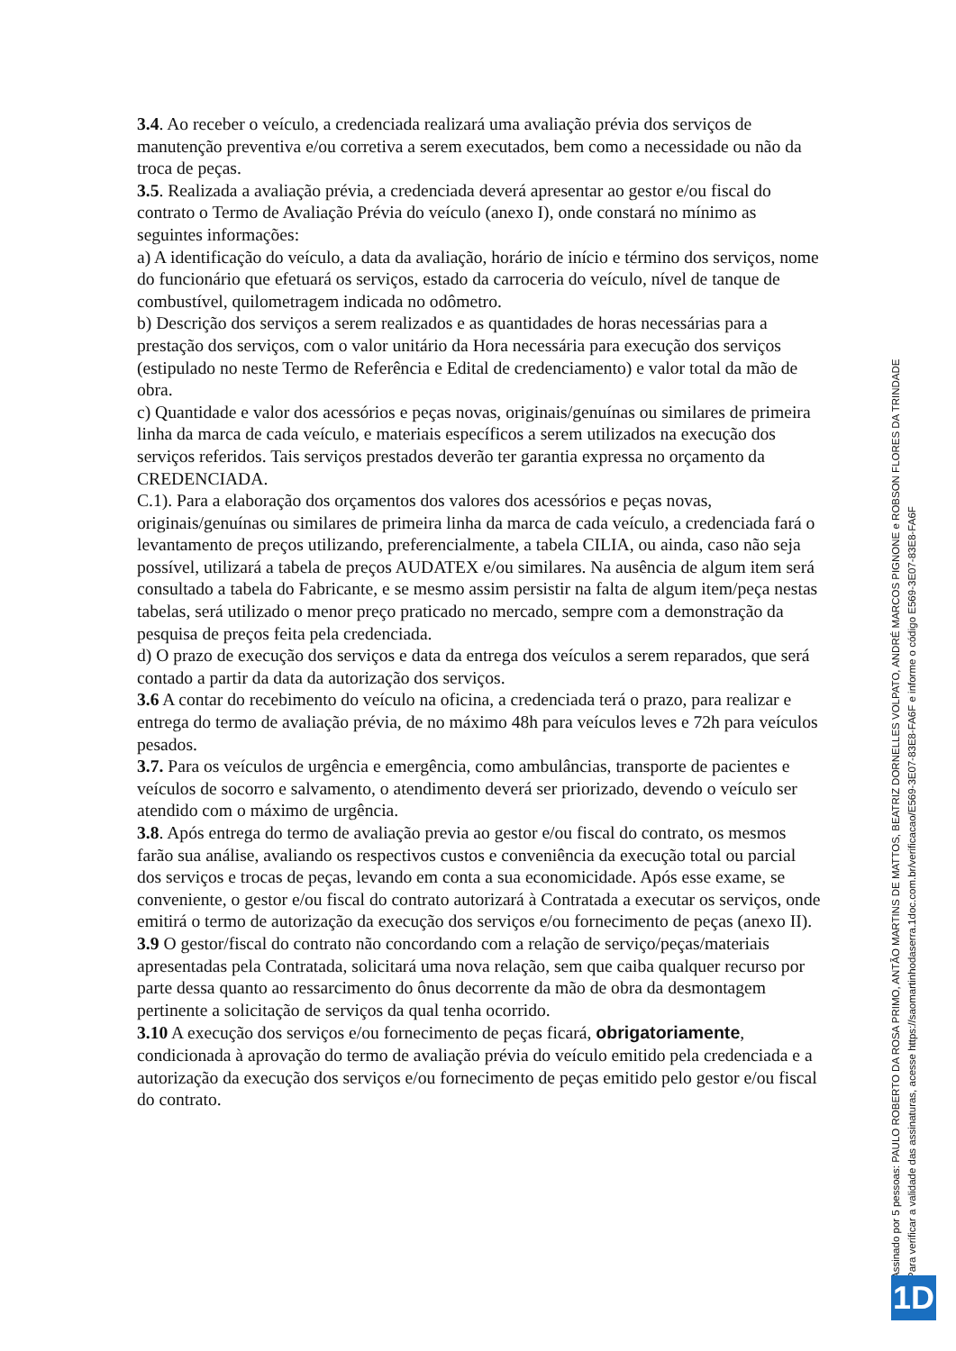3.4. Ao receber o veículo, a credenciada realizará uma avaliação prévia dos serviços de manutenção preventiva e/ou corretiva a serem executados, bem como a necessidade ou não da troca de peças.
3.5. Realizada a avaliação prévia, a credenciada deverá apresentar ao gestor e/ou fiscal do contrato o Termo de Avaliação Prévia do veículo (anexo I), onde constará no mínimo as seguintes informações:
a) A identificação do veículo, a data da avaliação, horário de início e término dos serviços, nome do funcionário que efetuará os serviços, estado da carroceria do veículo, nível de tanque de combustível, quilometragem indicada no odômetro.
b) Descrição dos serviços a serem realizados e as quantidades de horas necessárias para a prestação dos serviços, com o valor unitário da Hora necessária para execução dos serviços (estipulado no neste Termo de Referência e Edital de credenciamento) e valor total da mão de obra.
c) Quantidade e valor dos acessórios e peças novas, originais/genuínas ou similares de primeira linha da marca de cada veículo, e materiais específicos a serem utilizados na execução dos serviços referidos. Tais serviços prestados deverão ter garantia expressa no orçamento da CREDENCIADA.
C.1). Para a elaboração dos orçamentos dos valores dos acessórios e peças novas, originais/genuínas ou similares de primeira linha da marca de cada veículo, a credenciada fará o levantamento de preços utilizando, preferencialmente, a tabela CILIA, ou ainda, caso não seja possível, utilizará a tabela de preços AUDATEX e/ou similares. Na ausência de algum item será consultado a tabela do Fabricante, e se mesmo assim persistir na falta de algum item/peça nestas tabelas, será utilizado o menor preço praticado no mercado, sempre com a demonstração da pesquisa de preços feita pela credenciada.
d) O prazo de execução dos serviços e data da entrega dos veículos a serem reparados, que será contado a partir da data da autorização dos serviços.
3.6 A contar do recebimento do veículo na oficina, a credenciada terá o prazo, para realizar e entrega do termo de avaliação prévia, de no máximo 48h para veículos leves e 72h para veículos pesados.
3.7. Para os veículos de urgência e emergência, como ambulâncias, transporte de pacientes e veículos de socorro e salvamento, o atendimento deverá ser priorizado, devendo o veículo ser atendido com o máximo de urgência.
3.8. Após entrega do termo de avaliação previa ao gestor e/ou fiscal do contrato, os mesmos farão sua análise, avaliando os respectivos custos e conveniência da execução total ou parcial dos serviços e trocas de peças, levando em conta a sua economicidade. Após esse exame, se conveniente, o gestor e/ou fiscal do contrato autorizará à Contratada a executar os serviços, onde emitirá o termo de autorização da execução dos serviços e/ou fornecimento de peças (anexo II).
3.9 O gestor/fiscal do contrato não concordando com a relação de serviço/peças/materiais apresentadas pela Contratada, solicitará uma nova relação, sem que caiba qualquer recurso por parte dessa quanto ao ressarcimento do ônus decorrente da mão de obra da desmontagem pertinente a solicitação de serviços da qual tenha ocorrido.
3.10 A execução dos serviços e/ou fornecimento de peças ficará, obrigatoriamente, condicionada à aprovação do termo de avaliação prévia do veículo emitido pela credenciada e a autorização da execução dos serviços e/ou fornecimento de peças emitido pelo gestor e/ou fiscal do contrato.
Assinado por 5 pessoas: PAULO ROBERTO DA ROSA PRIMO, ANTÃO MARTINS DE MATTOS, BEATRIZ DORNELLES VOLPATO, ANDRÉ MARCOS PIGNONE e ROBSON FLORES DA TRINDADE
Para verificar a validade das assinaturas, acesse https://saomartinhodaserra.1doc.com.br/verificacao/E569-3E07-83E8-FA6F e informe o código E569-3E07-83E8-FA6F
1D